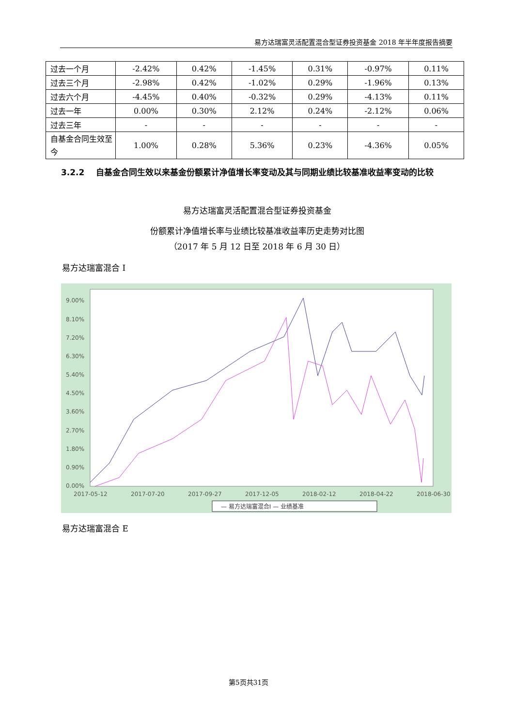易方达瑞富灵活配置混合型证券投资基金 2018 年半年度报告摘要
| 过去一个月 | -2.42% | 0.42% | -1.45% | 0.31% | -0.97% | 0.11% |
| 过去三个月 | -2.98% | 0.42% | -1.02% | 0.29% | -1.96% | 0.13% |
| 过去六个月 | -4.45% | 0.40% | -0.32% | 0.29% | -4.13% | 0.11% |
| 过去一年 | 0.00% | 0.30% | 2.12% | 0.24% | -2.12% | 0.06% |
| 过去三年 | - | - | - | - | - | - |
| 自基金合同生效至今 | 1.00% | 0.28% | 5.36% | 0.23% | -4.36% | 0.05% |
3.2.2 自基金合同生效以来基金份额累计净值增长率变动及其与同期业绩比较基准收益率变动的比较
易方达瑞富灵活配置混合型证券投资基金
份额累计净值增长率与业绩比较基准收益率历史走势对比图
（2017 年 5 月 12 日至 2018 年 6 月 30 日）
易方达瑞富混合 I
9.00%
8.10%
7.20%
6.30%
5.40%
4.50%
3.60%
2.70%
1.80%
0.90%
0.00%
2017-05-12
2017-07-20
2017-09-27
2017-12-05
2018-02-12
2018-04-22
2018-06-30
— 易方达瑞富混合I — 业绩基准
易方达瑞富混合 E
第5页共31页